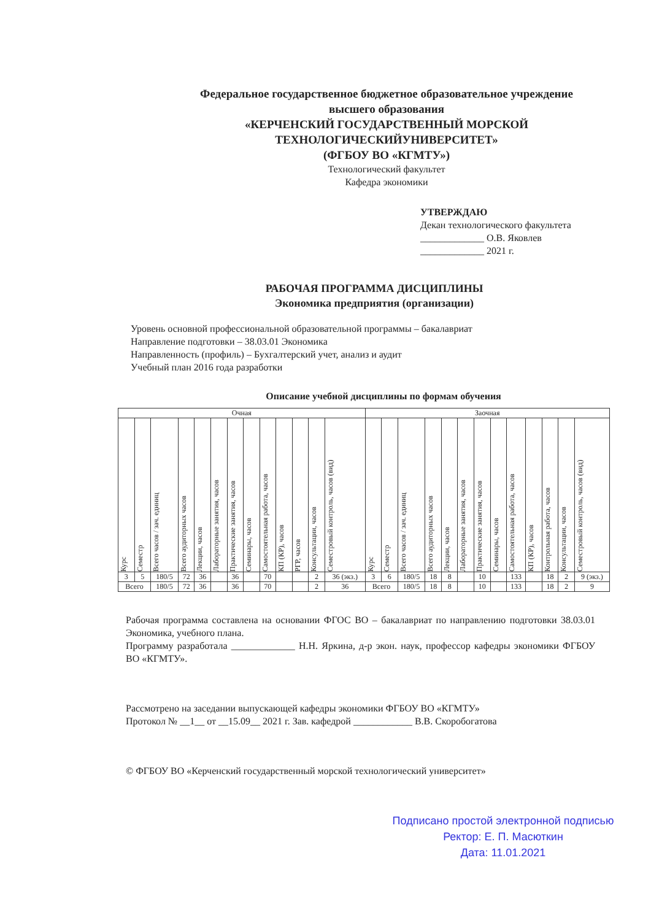Федеральное государственное бюджетное образовательное учреждение
высшего образования
«КЕРЧЕНСКИЙ ГОСУДАРСТВЕННЫЙ МОРСКОЙ
ТЕХНОЛОГИЧЕСКИЙУНИВЕРСИТЕТ»
(ФГБОУ ВО «КГМТУ»)
Технологический факультет
Кафедра экономики
УТВЕРЖДАЮ
Декан технологического факультета
_____________ О.В. Яковлев
_____________ 2021 г.
РАБОЧАЯ ПРОГРАММА ДИСЦИПЛИНЫ
Экономика предприятия (организации)
Уровень основной профессиональной образовательной программы – бакалавриат
Направление подготовки – 38.03.01 Экономика
Направленность (профиль) – Бухгалтерский учет, анализ и аудит
Учебный план 2016 года разработки
Описание учебной дисциплины по формам обучения
| Очная | | | | | | | | | | | | | Заочная | | | | | | | | | | | | |
| --- | --- | --- | --- | --- | --- | --- | --- | --- | --- | --- | --- | --- | --- | --- | --- | --- | --- | --- | --- | --- | --- | --- | --- | --- | --- |
| Курс | Семестр | Всего часов / зач. единиц | Всего аудиторных часов | Лекции, часов | Лабораторные занятия, часов | Практические занятия, часов | Семинары, часов | Самостоятельная работа, часов | КП (КР), часов | РГР, часов | Консультации, часов | Семестровый контроль, часов (вид) | Курс | Семестр | Всего часов / зач. единиц | Всего аудиторных часов | Лекции, часов | Лабораторные занятия, часов | Практические занятия, часов | Семинары, часов | Самостоятельная работа, часов | КП (КР), часов | Контрольная работа, часов | Консультации, часов | Семестровый контроль, часов (вид) |
| 3 | 5 | 180/5 | 72 | 36 | | 36 | | 70 | | | 2 | 36 (экз.) | 3 | 6 | 180/5 | 18 | 8 | | 10 | | 133 | | 18 | 2 | 9 (экз.) |
| Всего | | 180/5 | 72 | 36 | | 36 | | 70 | | | 2 | 36 | Всего | | 180/5 | 18 | 8 | | 10 | | 133 | | 18 | 2 | 9 |
Рабочая программа составлена на основании ФГОС ВО – бакалавриат по направлению подготовки 38.03.01 Экономика, учебного плана.
Программу разработала _____________ Н.Н. Яркина, д-р экон. наук, профессор кафедры экономики ФГБОУ ВО «КГМТУ».
Рассмотрено на заседании выпускающей кафедры экономики ФГБОУ ВО «КГМТУ»
Протокол № __1__ от __15.09__ 2021 г. Зав. кафедрой ____________ В.В. Скоробогатова
© ФГБОУ ВО «Керченский государственный морской технологический университет»
Подписано простой электронной подписью
Ректор: Е. П. Масюткин
Дата: 11.01.2021